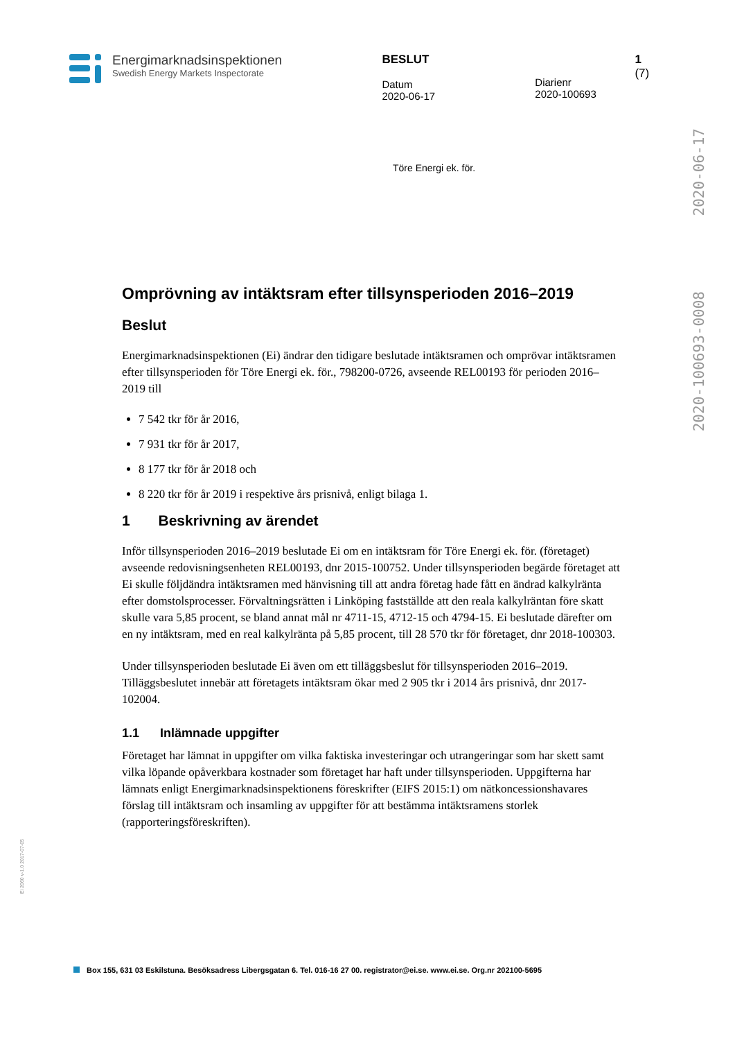Energimarknadsinspektionen
Swedish Energy Markets Inspectorate
BESLUT
Datum
2020-06-17
Diarienr
2020-100693
1 (7)
Töre Energi ek. för.
2020-06-17
2020-100693-0008
Omprövning av intäktsram efter tillsynsperioden 2016–2019
Beslut
Energimarknadsinspektionen (Ei) ändrar den tidigare beslutade intäktsramen och omprövar intäktsramen efter tillsynsperioden för Töre Energi ek. för., 798200-0726, avseende REL00193 för perioden 2016–2019 till
7 542 tkr för år 2016,
7 931 tkr för år 2017,
8 177 tkr för år 2018 och
8 220 tkr för år 2019 i respektive års prisnivå, enligt bilaga 1.
1 Beskrivning av ärendet
Inför tillsynsperioden 2016–2019 beslutade Ei om en intäktsram för Töre Energi ek. för. (företaget) avseende redovisningsenheten REL00193, dnr 2015-100752. Under tillsynsperioden begärde företaget att Ei skulle följdändra intäktsramen med hänvisning till att andra företag hade fått en ändrad kalkylränta efter domstolsprocesser. Förvaltningsrätten i Linköping fastställde att den reala kalkylräntan före skatt skulle vara 5,85 procent, se bland annat mål nr 4711-15, 4712-15 och 4794-15. Ei beslutade därefter om en ny intäktsram, med en real kalkylränta på 5,85 procent, till 28 570 tkr för företaget, dnr 2018-100303.
Under tillsynsperioden beslutade Ei även om ett tilläggsbeslut för tillsynsperioden 2016–2019. Tilläggsbeslutet innebär att företagets intäktsram ökar med 2 905 tkr i 2014 års prisnivå, dnr 2017-102004.
1.1 Inlämnade uppgifter
Företaget har lämnat in uppgifter om vilka faktiska investeringar och utrangeringar som har skett samt vilka löpande opåverkbara kostnader som företaget har haft under tillsynsperioden. Uppgifterna har lämnats enligt Energimarknadsinspektionens föreskrifter (EIFS 2015:1) om nätkoncessionshavares förslag till intäktsram och insamling av uppgifter för att bestämma intäktsramens storlek (rapporteringsföreskriften).
Ei 2060 v-1.0 2017-07-05
Box 155, 631 03 Eskilstuna. Besöksadress Libergsgatan 6. Tel. 016-16 27 00. registrator@ei.se. www.ei.se. Org.nr 202100-5695